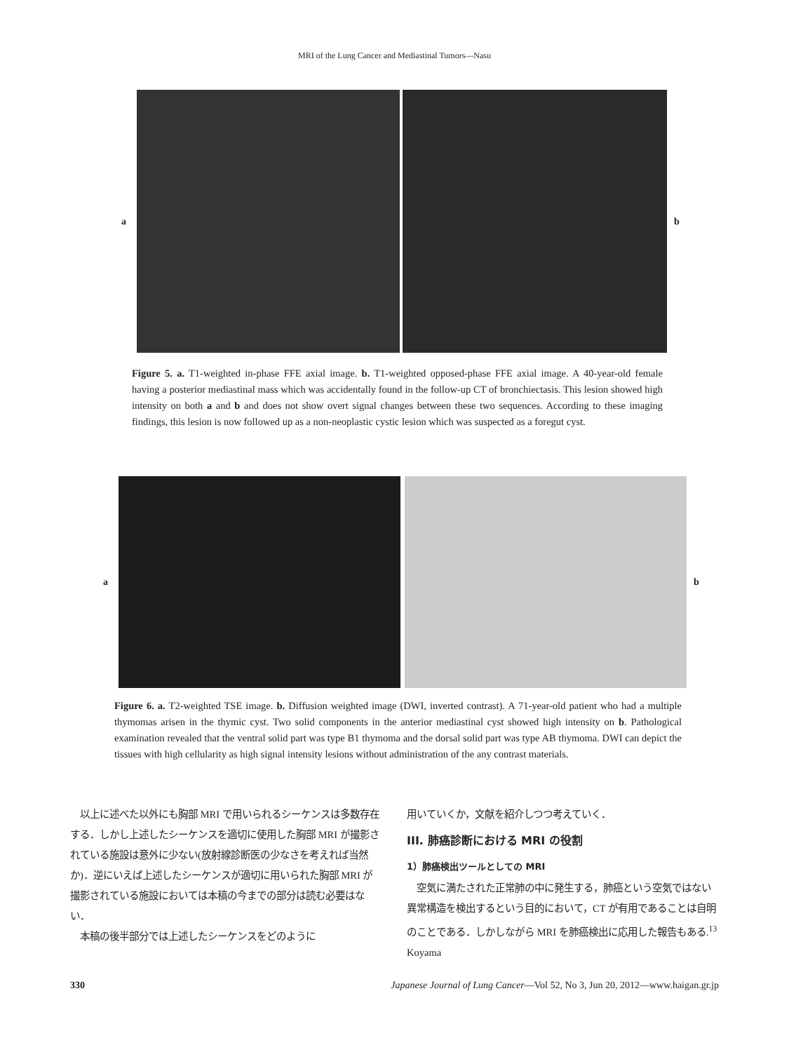MRI of the Lung Cancer and Mediastinal Tumors—Nasu
a b
Figure 5. a. T1-weighted in-phase FFE axial image. b. T1-weighted opposed-phase FFE axial image. A 40-year-old female having a posterior mediastinal mass which was accidentally found in the follow-up CT of bronchiectasis. This lesion showed high intensity on both a and b and does not show overt signal changes between these two sequences. According to these imaging findings, this lesion is now followed up as a non-neoplastic cystic lesion which was suspected as a foregut cyst.
a b
Figure 6. a. T2-weighted TSE image. b. Diffusion weighted image (DWI, inverted contrast). A 71-year-old patient who had a multiple thymomas arisen in the thymic cyst. Two solid components in the anterior mediastinal cyst showed high intensity on b. Pathological examination revealed that the ventral solid part was type B1 thymoma and the dorsal solid part was type AB thymoma. DWI can depict the tissues with high cellularity as high signal intensity lesions without administration of the any contrast materials.
　以上に述べた以外にも胸部 MRI で用いられるシーケンスは多数存在する．しかし上述したシーケンスを適切に使用した胸部 MRI が撮影されている施設は意外に少ない(放射線診断医の少なさを考えれば当然か)．逆にいえば上述したシーケンスが適切に用いられた胸部 MRI が撮影されている施設においては本稿の今までの部分は読む必要はない．
　本稿の後半部分では上述したシーケンスをどのように
用いていくか，文献を紹介しつつ考えていく．
III. 肺癌診断における MRI の役割
1）肺癌検出ツールとしての MRI
　空気に満たされた正常肺の中に発生する，肺癌という空気ではない異常構造を検出するという目的において，CT が有用であることは自明のことである．しかしながら MRI を肺癌検出に応用した報告もある.<sup>13</sup> Koyama
330 Japanese Journal of Lung Cancer—Vol 52, No 3, Jun 20, 2012—www.haigan.gr.jp